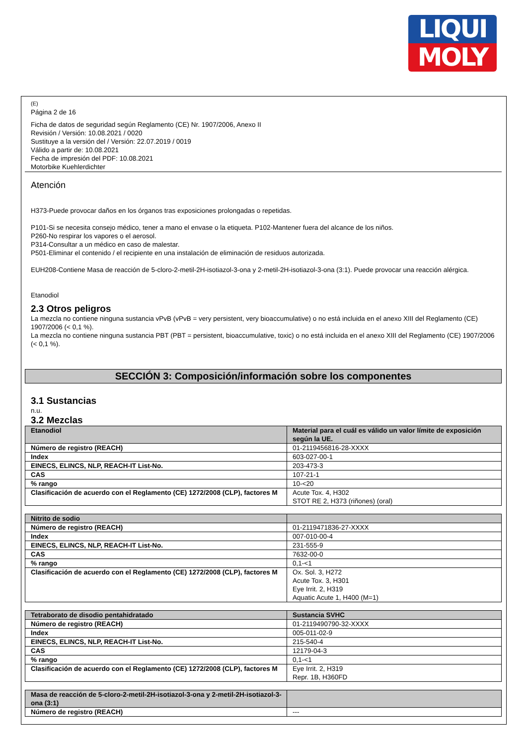LIQUI
MOLY
(E)
Página 2 de 16
Ficha de datos de seguridad según Reglamento (CE) Nr. 1907/2006, Anexo II
Revisión / Versión: 10.08.2021 / 0020
Sustituye a la versión del / Versión: 22.07.2019 / 0019
Válido a partir de: 10.08.2021
Fecha de impresión del PDF: 10.08.2021
Motorbike Kuehlerdichter
Atención
H373-Puede provocar daños en los órganos tras exposiciones prolongadas o repetidas.
P101-Si se necesita consejo médico, tener a mano el envase o la etiqueta. P102-Mantener fuera del alcance de los niños.
P260-No respirar los vapores o el aerosol.
P314-Consultar a un médico en caso de malestar.
P501-Eliminar el contenido / el recipiente en una instalación de eliminación de residuos autorizada.
EUH208-Contiene Masa de reacción de 5-cloro-2-metil-2H-isotiazol-3-ona y 2-metil-2H-isotiazol-3-ona (3:1). Puede provocar una reacción alérgica.
Etanodiol
2.3 Otros peligros
La mezcla no contiene ninguna sustancia vPvB (vPvB = very persistent, very bioaccumulative) o no está incluida en el anexo XIII del Reglamento (CE) 1907/2006 (< 0,1 %).
La mezcla no contiene ninguna sustancia PBT (PBT = persistent, bioaccumulative, toxic) o no está incluida en el anexo XIII del Reglamento (CE) 1907/2006 (< 0,1 %).
SECCIÓN 3: Composición/información sobre los componentes
3.1 Sustancias
n.u.
3.2 Mezclas
| Etanodiol | Material para el cuál es válido un valor límite de exposición según la UE. |
| Número de registro (REACH) | 01-2119456816-28-XXXX |
| Index | 603-027-00-1 |
| EINECS, ELINCS, NLP, REACH-IT List-No. | 203-473-3 |
| CAS | 107-21-1 |
| % rango | 10-<20 |
| Clasificación de acuerdo con el Reglamento (CE) 1272/2008 (CLP), factores M | Acute Tox. 4, H302 STOT RE 2, H373 (riñones) (oral) |
| Nitrito de sodio | |
| Número de registro (REACH) | 01-2119471836-27-XXXX |
| Index | 007-010-00-4 |
| EINECS, ELINCS, NLP, REACH-IT List-No. | 231-555-9 |
| CAS | 7632-00-0 |
| % rango | 0,1-<1 |
| Clasificación de acuerdo con el Reglamento (CE) 1272/2008 (CLP), factores M | Ox. Sol. 3, H272 Acute Tox. 3, H301 Eye Irrit. 2, H319 Aquatic Acute 1, H400 (M=1) |
| Tetraborato de disodio pentahidratado | Sustancia SVHC |
| Número de registro (REACH) | 01-2119490790-32-XXXX |
| Index | 005-011-02-9 |
| EINECS, ELINCS, NLP, REACH-IT List-No. | 215-540-4 |
| CAS | 12179-04-3 |
| % rango | 0,1-<1 |
| Clasificación de acuerdo con el Reglamento (CE) 1272/2008 (CLP), factores M | Eye Irrit. 2, H319 Repr. 1B, H360FD |
| Masa de reacción de 5-cloro-2-metil-2H-isotiazol-3-ona y 2-metil-2H-isotiazol-3-ona (3:1) | |
| Número de registro (REACH) | --- |